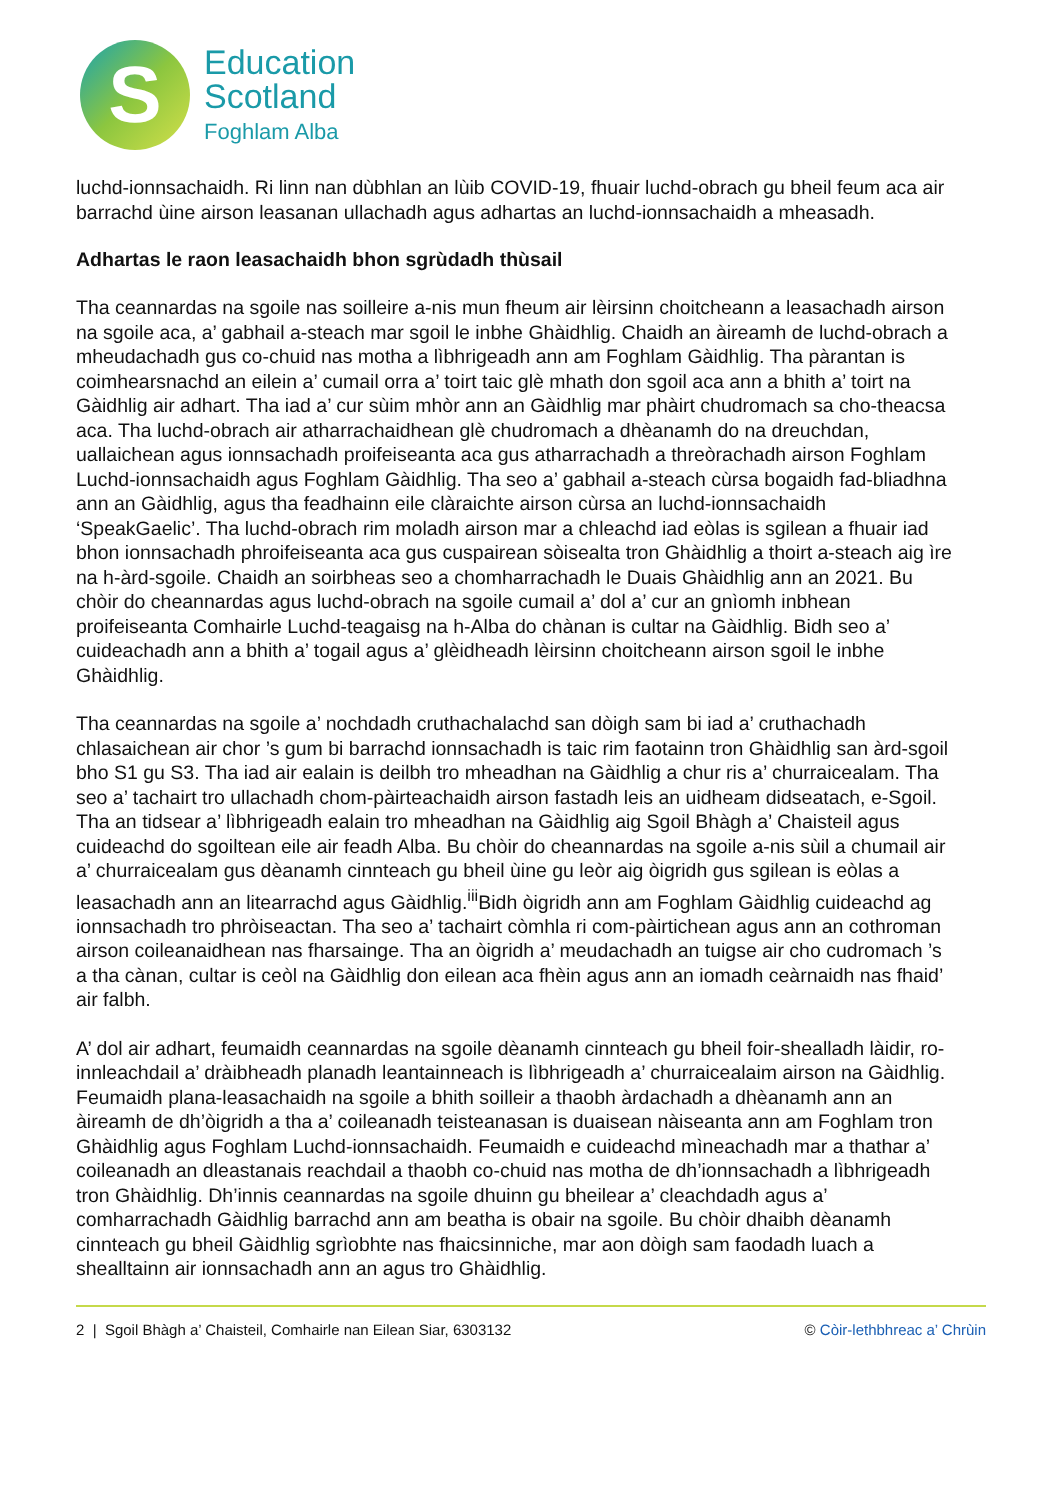S
Education
Scotland
Foghlam Alba
luchd-ionnsachaidh. Ri linn nan dùbhlan an lùib COVID-19, fhuair luchd-obrach gu bheil feum aca air barrachd ùine airson leasanan ullachadh agus adhartas an luchd-ionnsachaidh a mheasadh.
Adhartas le raon leasachaidh bhon sgrùdadh thùsail
Tha ceannardas na sgoile nas soilleire a-nis mun fheum air lèirsinn choitcheann a leasachadh airson na sgoile aca, a’ gabhail a-steach mar sgoil le inbhe Ghàidhlig. Chaidh an àireamh de luchd-obrach a mheudachadh gus co-chuid nas motha a lìbhrigeadh ann am Foghlam Gàidhlig. Tha pàrantan is coimhearsnachd an eilein a’ cumail orra a’ toirt taic glè mhath don sgoil aca ann a bhith a’ toirt na Gàidhlig air adhart. Tha iad a’ cur sùim mhòr ann an Gàidhlig mar phàirt chudromach sa cho-theacsa aca. Tha luchd-obrach air atharrachaidhean glè chudromach a dhèanamh do na dreuchdan, uallaichean agus ionnsachadh proifeiseanta aca gus atharrachadh a threòrachadh airson Foghlam Luchd-ionnsachaidh agus Foghlam Gàidhlig. Tha seo a’ gabhail a-steach cùrsa bogaidh fad-bliadhna ann an Gàidhlig, agus tha feadhainn eile clàraichte airson cùrsa an luchd-ionnsachaidh ‘SpeakGaelic’. Tha luchd-obrach rim moladh airson mar a chleachd iad eòlas is sgilean a fhuair iad bhon ionnsachadh phroifeiseanta aca gus cuspairean sòisealta tron Ghàidhlig a thoirt a-steach aig ìre na h-àrd-sgoile. Chaidh an soirbheas seo a chomharrachadh le Duais Ghàidhlig ann an 2021. Bu chòir do cheannardas agus luchd-obrach na sgoile cumail a’ dol a’ cur an gnìomh inbhean proifeiseanta Comhairle Luchd-teagaisg na h-Alba do chànan is cultar na Gàidhlig. Bidh seo a’ cuideachadh ann a bhith a’ togail agus a’ glèidheadh lèirsinn choitcheann airson sgoil le inbhe Ghàidhlig.
Tha ceannardas na sgoile a’ nochdadh cruthachalachd san dòigh sam bi iad a’ cruthachadh chlasaichean air chor ’s gum bi barrachd ionnsachadh is taic rim faotainn tron Ghàidhlig san àrd-sgoil bho S1 gu S3. Tha iad air ealain is deilbh tro mheadhan na Gàidhlig a chur ris a’ churraicealam. Tha seo a’ tachairt tro ullachadh chom-pàirteachaidh airson fastadh leis an uidheam didseatach, e-Sgoil. Tha an tidsear a’ lìbhrigeadh ealain tro mheadhan na Gàidhlig aig Sgoil Bhàgh a’ Chaisteil agus cuideachd do sgoiltean eile air feadh Alba. Bu chòir do cheannardas na sgoile a-nis sùil a chumail air a’ churraicealam gus dèanamh cinnteach gu bheil ùine gu leòr aig òigridh gus sgilean is eòlas a leasachadh ann an litearrachd agus Gàidhlig.<sup>iii</sup>Bidh òigridh ann am Foghlam Gàidhlig cuideachd ag ionnsachadh tro phròiseactan. Tha seo a’ tachairt còmhla ri com-pàirtichean agus ann an cothroman airson coileanaidhean nas fharsainge. Tha an òigridh a’ meudachadh an tuigse air cho cudromach ’s a tha cànan, cultar is ceòl na Gàidhlig don eilean aca fhèin agus ann an iomadh ceàrnaidh nas fhaid’ air falbh.
A’ dol air adhart, feumaidh ceannardas na sgoile dèanamh cinnteach gu bheil foir-shealladh làidir, ro-innleachdail a’ dràibheadh planadh leantainneach is lìbhrigeadh a’ churraicealaim airson na Gàidhlig. Feumaidh plana-leasachaidh na sgoile a bhith soilleir a thaobh àrdachadh a dhèanamh ann an àireamh de dh’òigridh a tha a’ coileanadh teisteanasan is duaisean nàiseanta ann am Foghlam tron Ghàidhlig agus Foghlam Luchd-ionnsachaidh. Feumaidh e cuideachd mìneachadh mar a thathar a’ coileanadh an dleastanais reachdail a thaobh co-chuid nas motha de dh’ionnsachadh a lìbhrigeadh tron Ghàidhlig. Dh’innis ceannardas na sgoile dhuinn gu bheilear a’ cleachdadh agus a’ comharrachadh Gàidhlig barrachd ann am beatha is obair na sgoile. Bu chòir dhaibh dèanamh cinnteach gu bheil Gàidhlig sgrìobhte nas fhaicsinniche, mar aon dòigh sam faodadh luach a shealltainn air ionnsachadh ann an agus tro Ghàidhlig.
2 | Sgoil Bhàgh a’ Chaisteil, Comhairle nan Eilean Siar, 6303132 © Còir-lethbhreac a’ Chrùin